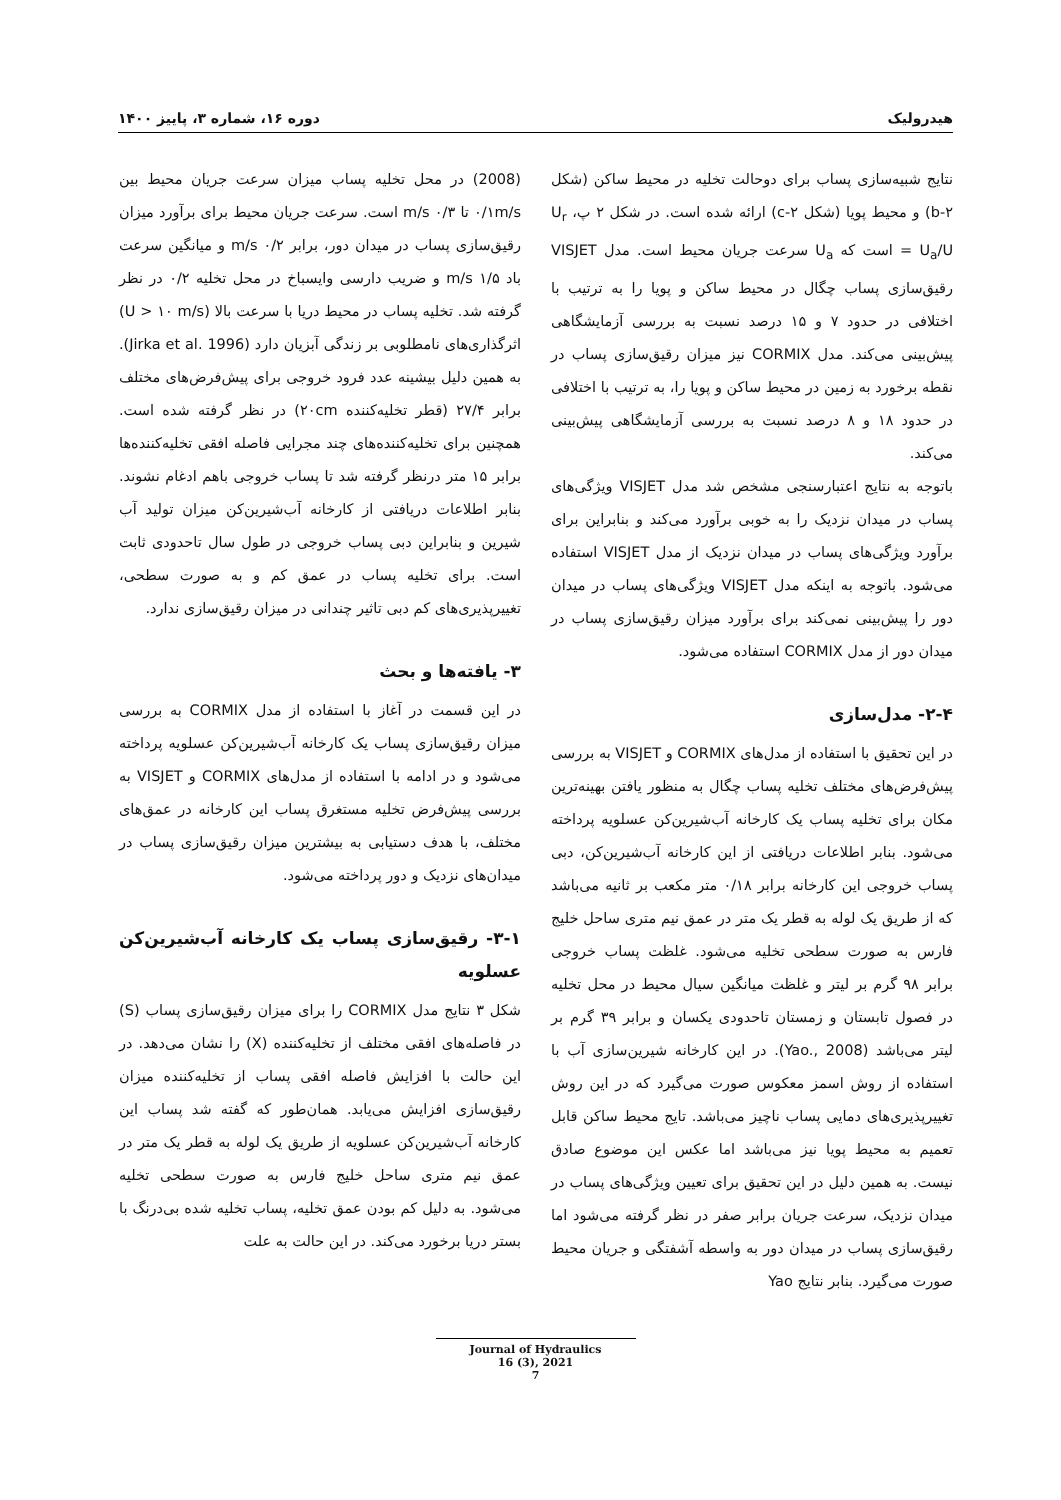هیدرولیک دوره ۱۶، شماره ۳، پاییز ۱۴۰۰
نتایج شبیه‌سازی پساب برای دوحالت تخلیه در محیط ساکن (شکل ۲-b) و محیط پویا (شکل ۲-c) ارائه شده است. در شکل ۲ پ، U<sub>r</sub> = U<sub>a</sub>/U است که U<sub>a</sub> سرعت جریان محیط است. مدل VISJET رقیق‌سازی پساب چگال در محیط ساکن و پویا را به ترتیب با اختلافی در حدود ۷ و ۱۵ درصد نسبت به بررسی آزمایشگاهی پیش‌بینی می‌کند. مدل CORMIX نیز میزان رقیق‌سازی پساب در نقطه برخورد به زمین در محیط ساکن و پویا را، به ترتیب با اختلافی در حدود ۱۸ و ۸ درصد نسبت به بررسی آزمایشگاهی پیش‌بینی می‌کند.
باتوجه به نتایج اعتبارسنجی مشخص شد مدل VISJET ویژگی‌های پساب در میدان نزدیک را به خوبی برآورد می‌کند و بنابراین برای برآورد ویژگی‌های پساب در میدان نزدیک از مدل VISJET استفاده می‌شود. باتوجه به اینکه مدل VISJET ویژگی‌های پساب در میدان دور را پیش‌بینی نمی‌کند برای برآورد میزان رقیق‌سازی پساب در میدان دور از مدل CORMIX استفاده می‌شود.
۲-۴- مدل‌سازی
در این تحقیق با استفاده از مدل‌های CORMIX و VISJET به بررسی پیش‌فرض‌های مختلف تخلیه پساب چگال به منظور یافتن بهینه‌ترین مکان برای تخلیه پساب یک کارخانه آب‌شیرین‌کن عسلویه پرداخته می‌شود. بنابر اطلاعات دریافتی از این کارخانه آب‌شیرین‌کن، دبی پساب خروجی این کارخانه برابر ۰/۱۸ متر مکعب بر ثانیه می‌باشد که از طریق یک لوله به قطر یک متر در عمق نیم متری ساحل خلیج فارس به صورت سطحی تخلیه می‌شود. غلظت پساب خروجی برابر ۹۸ گرم بر لیتر و غلظت میانگین سیال محیط در محل تخلیه در فصول تابستان و زمستان تاحدودی یکسان و برابر ۳۹ گرم بر لیتر می‌باشد (Yao., 2008). در این کارخانه شیرین‌سازی آب با استفاده از روش اسمز معکوس صورت می‌گیرد که در این روش تغییرپذیری‌های دمایی پساب ناچیز می‌باشد. تایج محیط ساکن قابل تعمیم به محیط پویا نیز می‌باشد اما عکس این موضوع صادق نیست. به همین دلیل در این تحقیق برای تعیین ویژگی‌های پساب در میدان نزدیک، سرعت جریان برابر صفر در نظر گرفته می‌شود اما رقیق‌سازی پساب در میدان دور به واسطه آشفتگی و جریان محیط صورت می‌گیرد. بنابر نتایج Yao
(2008) در محل تخلیه پساب میزان سرعت جریان محیط بین ۰/۱m/s تا ۰/۳ m/s است. سرعت جریان محیط برای برآورد میزان رقیق‌سازی پساب در میدان دور، برابر ۰/۲ m/s و میانگین سرعت باد ۱/۵ m/s و ضریب دارسی وایسباخ در محل تخلیه ۰/۲ در نظر گرفته شد. تخلیه پساب در محیط دریا با سرعت بالا (U > ۱۰ m/s) اثرگذاری‌های نامطلوبی بر زندگی آبزیان دارد (Jirka et al. 1996). به همین دلیل بیشینه عدد فرود خروجی برای پیش‌فرض‌های مختلف برابر ۲۷/۴ (قطر تخلیه‌کننده ۲۰cm) در نظر گرفته شده است. همچنین برای تخلیه‌کننده‌های چند مجرایی فاصله افقی تخلیه‌کننده‌ها برابر ۱۵ متر درنظر گرفته شد تا پساب خروجی باهم ادغام نشوند. بنابر اطلاعات دریافتی از کارخانه آب‌شیرین‌کن میزان تولید آب شیرین و بنابراین دبی پساب خروجی در طول سال تاحدودی ثابت است. برای تخلیه پساب در عمق کم و به صورت سطحی، تغییرپذیری‌های کم دبی تاثیر چندانی در میزان رقیق‌سازی ندارد.
۳- یافته‌ها و بحث
در این قسمت در آغاز با استفاده از مدل CORMIX به بررسی میزان رقیق‌سازی پساب یک کارخانه آب‌شیرین‌کن عسلویه پرداخته می‌شود و در ادامه با استفاده از مدل‌های CORMIX و VISJET به بررسی پیش‌فرض تخلیه مستغرق پساب این کارخانه در عمق‌های مختلف، با هدف دستیابی به بیشترین میزان رقیق‌سازی پساب در میدان‌های نزدیک و دور پرداخته می‌شود.
۳-۱- رقیق‌سازی پساب یک کارخانه آب‌شیرین‌کن عسلویه
شکل ۳ نتایج مدل CORMIX را برای میزان رقیق‌سازی پساب (S) در فاصله‌های افقی مختلف از تخلیه‌کننده (X) را نشان می‌دهد. در این حالت با افزایش فاصله افقی پساب از تخلیه‌کننده میزان رقیق‌سازی افزایش می‌یابد. همان‌طور که گفته شد پساب این کارخانه آب‌شیرین‌کن عسلویه از طریق یک لوله به قطر یک متر در عمق نیم متری ساحل خلیج فارس به صورت سطحی تخلیه می‌شود. به دلیل کم بودن عمق تخلیه، پساب تخلیه شده بی‌درنگ با بستر دریا برخورد می‌کند. در این حالت به علت
Journal of Hydraulics
16 (3), 2021
7